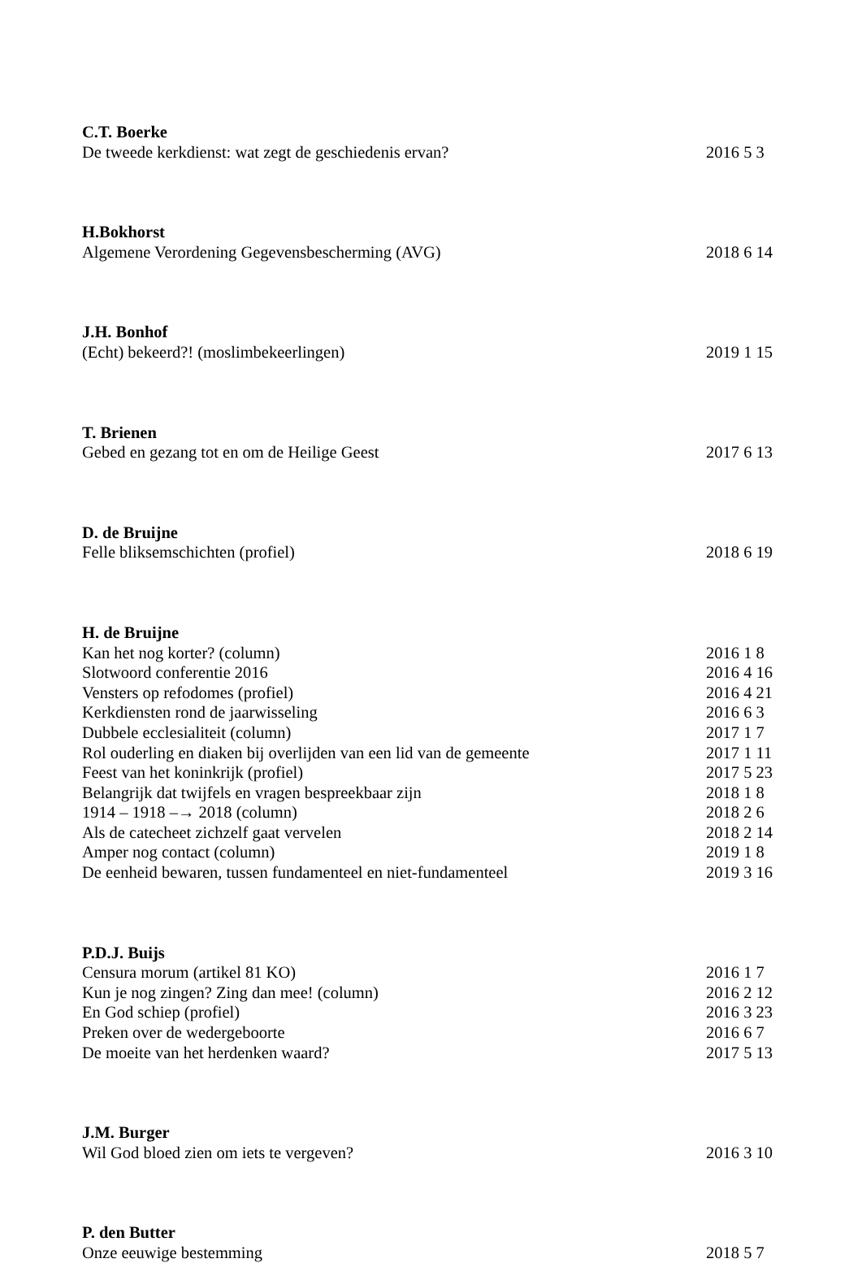C.T. Boerke
De tweede kerkdienst: wat zegt de geschiedenis ervan? 2016 5 3
H.Bokhorst
Algemene Verordening Gegevensbescherming (AVG) 2018 6 14
J.H. Bonhof
(Echt) bekeerd?! (moslimbekeerlingen) 2019 1 15
T. Brienen
Gebed en gezang tot en om de Heilige Geest 2017 6 13
D. de Bruijne
Felle bliksemschichten (profiel) 2018 6 19
H. de Bruijne
Kan het nog korter? (column) 2016 1 8
Slotwoord conferentie 2016 2016 4 16
Vensters op refodomes (profiel) 2016 4 21
Kerkdiensten rond de jaarwisseling 2016 6 3
Dubbele ecclesialiteit (column) 2017 1 7
Rol ouderling en diaken bij overlijden van een lid van de gemeente 2017 1 11
Feest van het koninkrijk (profiel) 2017 5 23
Belangrijk dat twijfels en vragen bespreekbaar zijn 2018 1 8
1914 – 1918 –→ 2018 (column) 2018 2 6
Als de catecheet zichzelf gaat vervelen 2018 2 14
Amper nog contact (column) 2019 1 8
De eenheid bewaren, tussen fundamenteel en niet-fundamenteel 2019 3 16
P.D.J. Buijs
Censura morum (artikel 81 KO) 2016 1 7
Kun je nog zingen? Zing dan mee! (column) 2016 2 12
En God schiep (profiel) 2016 3 23
Preken over de wedergeboorte 2016 6 7
De moeite van het herdenken waard? 2017 5 13
J.M. Burger
Wil God bloed zien om iets te vergeven? 2016 3 10
P. den Butter
Onze eeuwige bestemming 2018 5 7